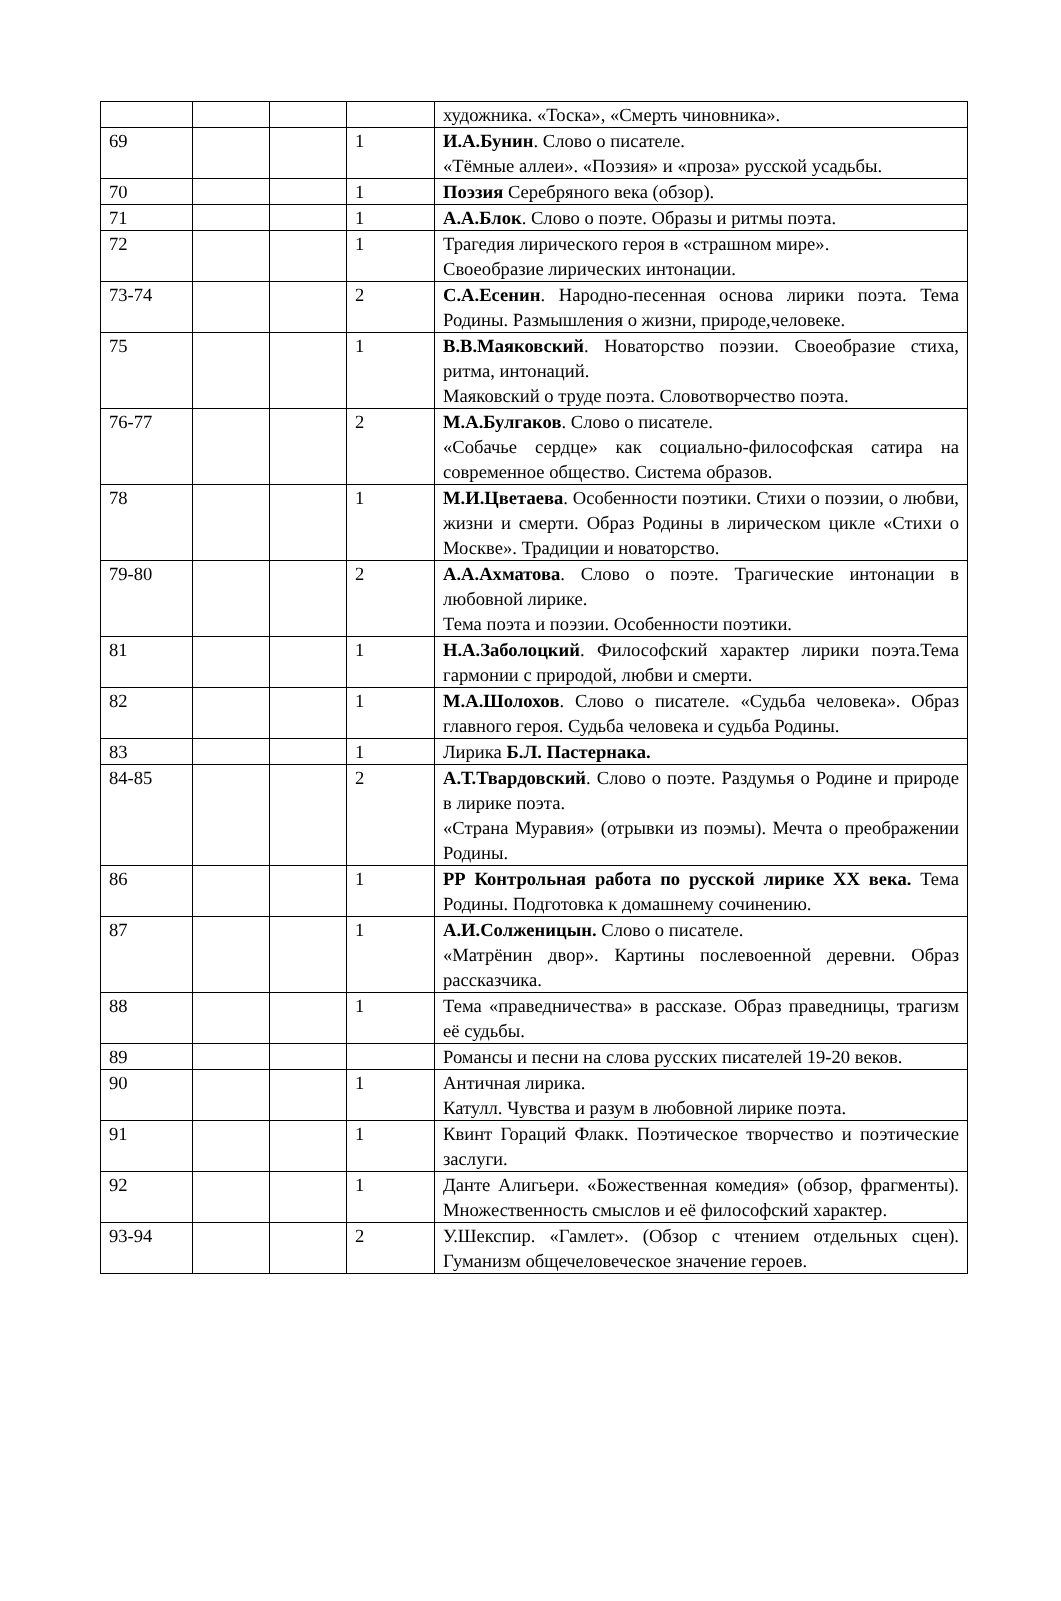| | | | | художника. «Тоска», «Смерть чиновника». |
| 69 | | | 1 | И.А.Бунин . Слово о писателе. «Тёмные аллеи». «Поэзия» и «проза» русской усадьбы. |
| 70 | | | 1 | Поэзия Серебряного века (обзор). |
| 71 | | | 1 | А.А.Блок . Слово о поэте. Образы и ритмы поэта. |
| 72 | | | 1 | Трагедия лирического героя в «страшном мире». Своеобразие лирических интонации. |
| 73-74 | | | 2 | С.А.Есенин . Народно-песенная основа лирики поэта. Тема Родины. Размышления о жизни, природе,человеке. |
| 75 | | | 1 | В.В.Маяковский . Новаторство поэзии. Своеобразие стиха, ритма, интонаций. Маяковский о труде поэта. Словотворчество поэта. |
| 76-77 | | | 2 | М.А.Булгаков . Слово о писателе. «Собачье сердце» как социально-философская сатира на современное общество. Система образов. |
| 78 | | | 1 | М.И.Цветаева . Особенности поэтики. Стихи о поэзии, о любви, жизни и смерти. Образ Родины в лирическом цикле «Стихи о Москве». Традиции и новаторство. |
| 79-80 | | | 2 | А.А.Ахматова . Слово о поэте. Трагические интонации в любовной лирике. Тема поэта и поэзии. Особенности поэтики. |
| 81 | | | 1 | Н.А.Заболоцкий . Философский характер лирики поэта.Тема гармонии с природой, любви и смерти. |
| 82 | | | 1 | М.А.Шолохов . Слово о писателе. «Судьба человека». Образ главного героя. Судьба человека и судьба Родины. |
| 83 | | | 1 | Лирика Б.Л. Пастернака. |
| 84-85 | | | 2 | А.Т.Твардовский . Слово о поэте. Раздумья о Родине и природе в лирике поэта. «Страна Муравия» (отрывки из поэмы). Мечта о преображении Родины. |
| 86 | | | 1 | РР Контрольная работа по русской лирике XX века. Тема Родины. Подготовка к домашнему сочинению. |
| 87 | | | 1 | А.И.Солженицын. Слово о писателе. «Матрёнин двор». Картины послевоенной деревни. Образ рассказчика. |
| 88 | | | 1 | Тема «праведничества» в рассказе. Образ праведницы, трагизм её судьбы. |
| 89 | | | | Романсы и песни на слова русских писателей 19-20 веков. |
| 90 | | | 1 | Античная лирика. Катулл. Чувства и разум в любовной лирике поэта. |
| 91 | | | 1 | Квинт Гораций Флакк. Поэтическое творчество и поэтические заслуги. |
| 92 | | | 1 | Данте Алигьери. «Божественная комедия» (обзор, фрагменты). Множественность смыслов и её философский характер. |
| 93-94 | | | 2 | У.Шекспир. «Гамлет». (Обзор с чтением отдельных сцен). Гуманизм общечеловеческое значение героев. |